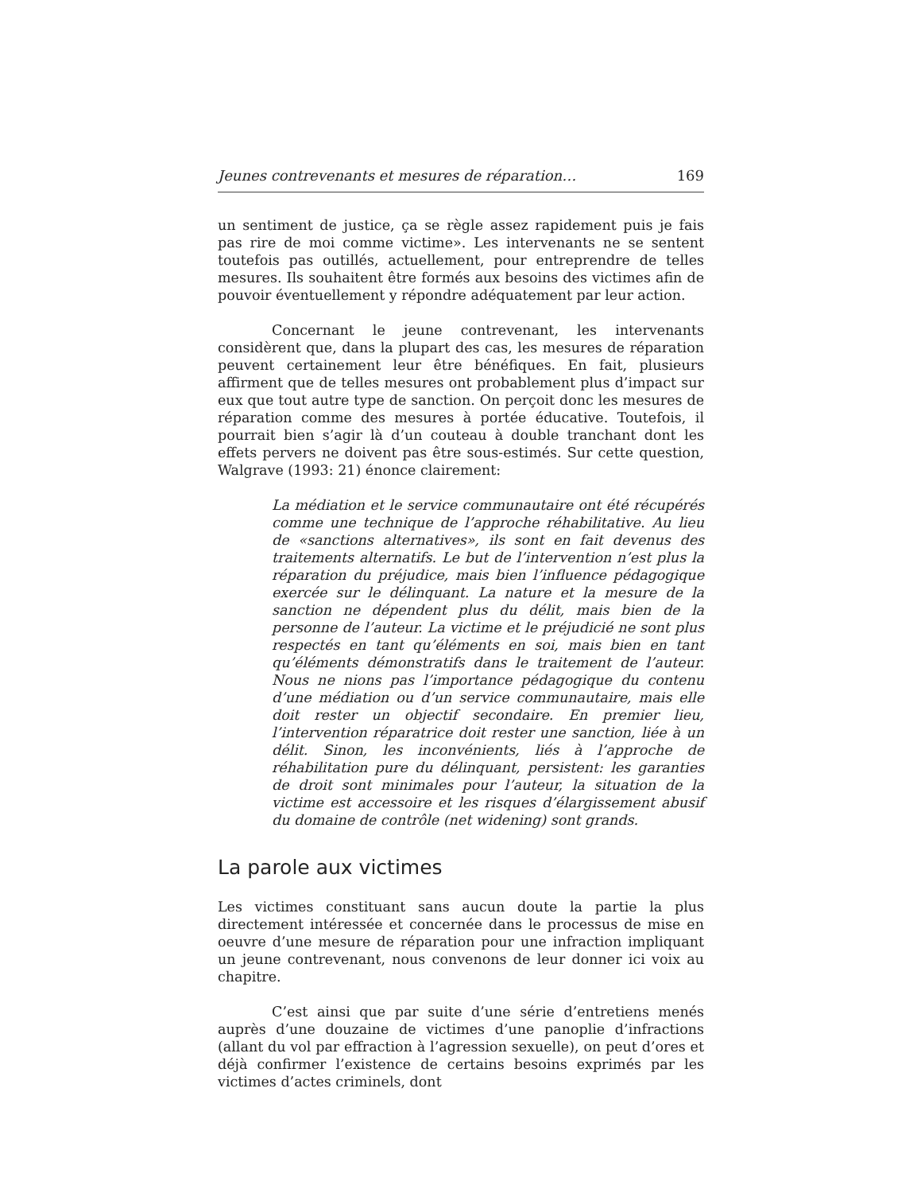Jeunes contrevenants et mesures de réparation… 169
un sentiment de justice, ça se règle assez rapidement puis je fais pas rire de moi comme victime». Les intervenants ne se sentent toutefois pas outillés, actuellement, pour entreprendre de telles mesures. Ils souhaitent être formés aux besoins des victimes afin de pouvoir éventuellement y répondre adéquatement par leur action.
Concernant le jeune contrevenant, les intervenants considèrent que, dans la plupart des cas, les mesures de réparation peuvent certainement leur être bénéfiques. En fait, plusieurs affirment que de telles mesures ont probablement plus d’impact sur eux que tout autre type de sanction. On perçoit donc les mesures de réparation comme des mesures à portée éducative. Toutefois, il pourrait bien s’agir là d’un couteau à double tranchant dont les effets pervers ne doivent pas être sous-estimés. Sur cette question, Walgrave (1993: 21) énonce clairement:
La médiation et le service communautaire ont été récupérés comme une technique de l’approche réhabilitative. Au lieu de «sanctions alternatives», ils sont en fait devenus des traitements alternatifs. Le but de l’intervention n’est plus la réparation du préjudice, mais bien l’influence pédagogique exercée sur le délinquant. La nature et la mesure de la sanction ne dépendent plus du délit, mais bien de la personne de l’auteur. La victime et le préjudicié ne sont plus respectés en tant qu’éléments en soi, mais bien en tant qu’éléments démonstratifs dans le traitement de l’auteur. Nous ne nions pas l’importance pédagogique du contenu d’une médiation ou d’un service communautaire, mais elle doit rester un objectif secondaire. En premier lieu, l’intervention réparatrice doit rester une sanction, liée à un délit. Sinon, les inconvénients, liés à l’approche de réhabilitation pure du délinquant, persistent: les garanties de droit sont minimales pour l’auteur, la situation de la victime est accessoire et les risques d’élargissement abusif du domaine de contrôle (net widening) sont grands.
La parole aux victimes
Les victimes constituant sans aucun doute la partie la plus directement intéressée et concernée dans le processus de mise en oeuvre d’une mesure de réparation pour une infraction impliquant un jeune contrevenant, nous convenons de leur donner ici voix au chapitre.
C’est ainsi que par suite d’une série d’entretiens menés auprès d’une douzaine de victimes d’une panoplie d’infractions (allant du vol par effraction à l’agression sexuelle), on peut d’ores et déjà confirmer l’existence de certains besoins exprimés par les victimes d’actes criminels, dont